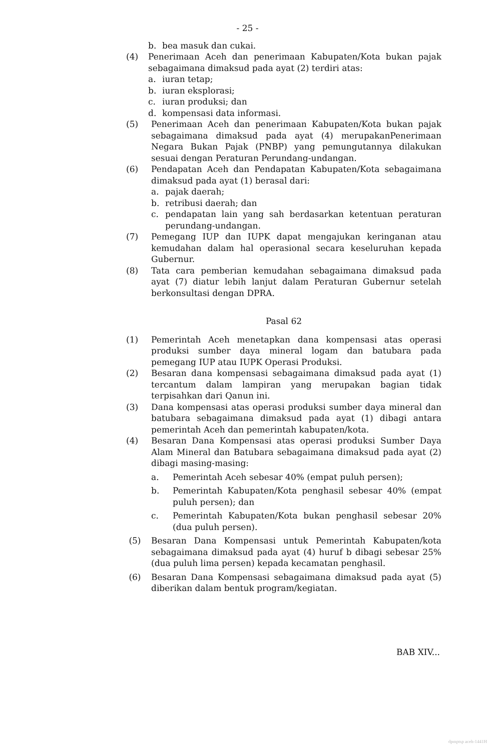- 25 -
b. bea masuk dan cukai.
(4) Penerimaan Aceh dan penerimaan Kabupaten/Kota bukan pajak sebagaimana dimaksud pada ayat (2) terdiri atas:
a. iuran tetap;
b. iuran eksplorasi;
c. iuran produksi; dan
d. kompensasi data informasi.
(5) Penerimaan Aceh dan penerimaan Kabupaten/Kota bukan pajak sebagaimana dimaksud pada ayat (4) merupakanPenerimaan Negara Bukan Pajak (PNBP) yang pemungutannya dilakukan sesuai dengan Peraturan Perundang-undangan.
(6) Pendapatan Aceh dan Pendapatan Kabupaten/Kota sebagaimana dimaksud pada ayat (1) berasal dari:
a. pajak daerah;
b. retribusi daerah; dan
c. pendapatan lain yang sah berdasarkan ketentuan peraturan perundang-undangan.
(7) Pemegang IUP dan IUPK dapat mengajukan keringanan atau kemudahan dalam hal operasional secara keseluruhan kepada Gubernur.
(8) Tata cara pemberian kemudahan sebagaimana dimaksud pada ayat (7) diatur lebih lanjut dalam Peraturan Gubernur setelah berkonsultasi dengan DPRA.
Pasal 62
(1) Pemerintah Aceh menetapkan dana kompensasi atas operasi produksi sumber daya mineral logam dan batubara pada pemegang IUP atau IUPK Operasi Produksi.
(2) Besaran dana kompensasi sebagaimana dimaksud pada ayat (1) tercantum dalam lampiran yang merupakan bagian tidak terpisahkan dari Qanun ini.
(3) Dana kompensasi atas operasi produksi sumber daya mineral dan batubara sebagaimana dimaksud pada ayat (1) dibagi antara pemerintah Aceh dan pemerintah kabupaten/kota.
(4) Besaran Dana Kompensasi atas operasi produksi Sumber Daya Alam Mineral dan Batubara sebagaimana dimaksud pada ayat (2) dibagi masing-masing:
a. Pemerintah Aceh sebesar 40% (empat puluh persen);
b. Pemerintah Kabupaten/Kota penghasil sebesar 40% (empat puluh persen); dan
c. Pemerintah Kabupaten/Kota bukan penghasil sebesar 20% (dua puluh persen).
(5) Besaran Dana Kompensasi untuk Pemerintah Kabupaten/kota sebagaimana dimaksud pada ayat (4) huruf b dibagi sebesar 25% (dua puluh lima persen) kepada kecamatan penghasil.
(6) Besaran Dana Kompensasi sebagaimana dimaksud pada ayat (5) diberikan dalam bentuk program/kegiatan.
BAB XIV...
dpmptsp aceh-1441H